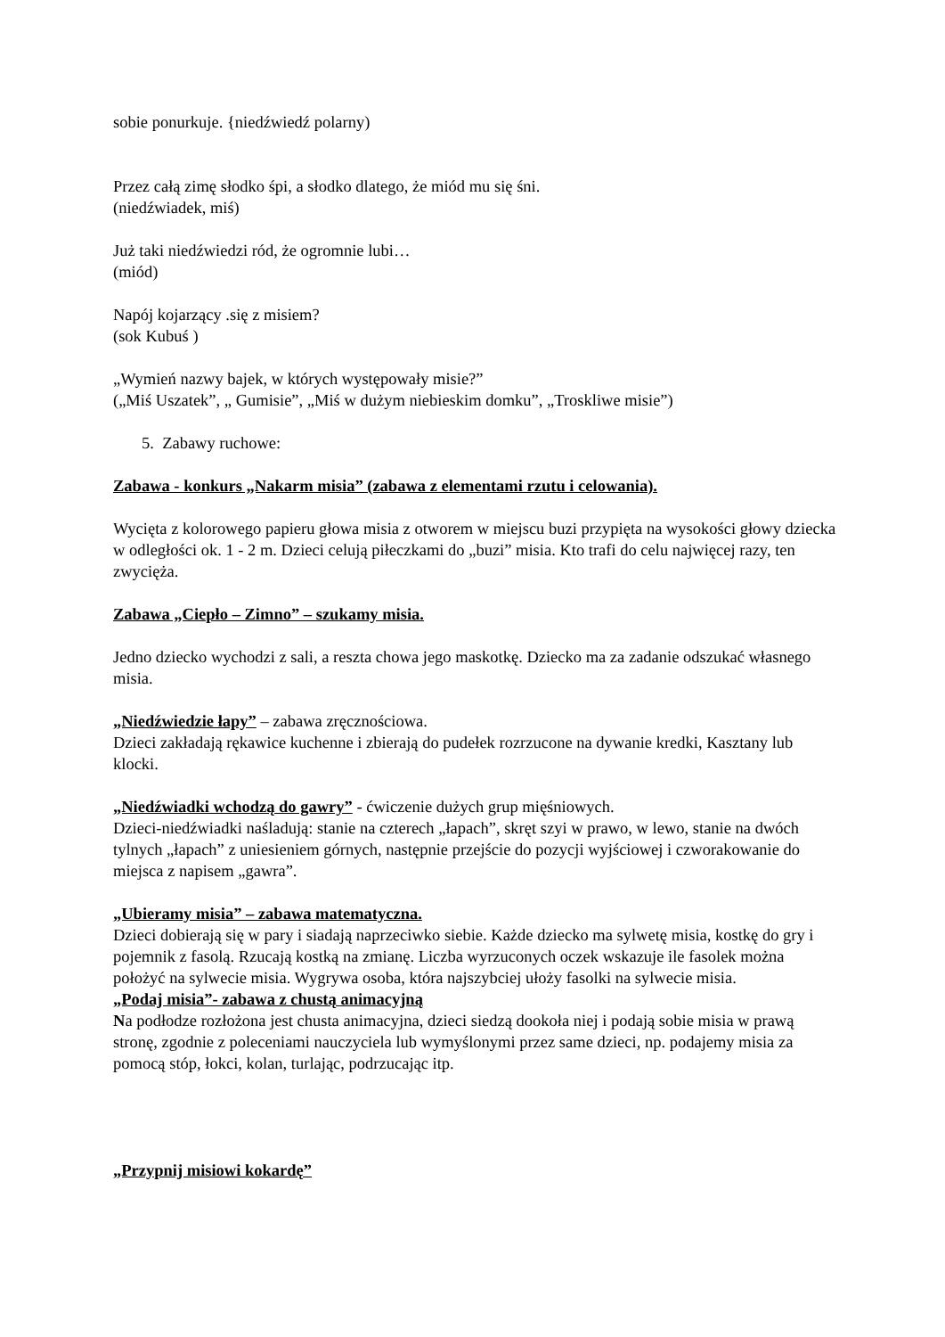sobie ponurkuje. {niedźwiedź polarny)
Przez całą zimę słodko śpi, a słodko dlatego, że miód mu się śni.
(niedźwiadek, miś)
Już taki niedźwiedzi ród, że ogromnie lubi…
(miód)
Napój kojarzący .się z misiem?
(sok Kubuś )
„Wymień nazwy bajek, w których występowały misie?”
(„Miś Uszatek”, „ Gumisie”, „Miś w dużym niebieskim domku”, „Troskliwe misie”)
5. Zabawy ruchowe:
Zabawa - konkurs „Nakarm misia” (zabawa z elementami rzutu i celowania).
Wycięta z kolorowego papieru głowa misia z otworem w miejscu buzi przypięta na wysokości głowy dziecka w odległości ok. 1 - 2 m. Dzieci celują piłeczkami do „buzi” misia. Kto trafi do celu najwięcej razy, ten zwycięża.
Zabawa „Ciepło – Zimno” – szukamy misia.
Jedno dziecko wychodzi z sali, a reszta chowa jego maskotkę. Dziecko ma za zadanie odszukać własnego misia.
„Niedźwiedzie łapy” – zabawa zręcznościowa.
Dzieci zakładają rękawice kuchenne i zbierają do pudełek rozrzucone na dywanie kredki, Kasztany lub klocki.
„Niedźwiadki wchodzą do gawry” - ćwiczenie dużych grup mięśniowych.
Dzieci-niedźwiadki naśladują: stanie na czterech „łapach”, skręt szyi w prawo, w lewo, stanie na dwóch tylnych „łapach” z uniesieniem górnych, następnie przejście do pozycji wyjściowej i czworakowanie do miejsca z napisem „gawra”.
„Ubieramy misia” – zabawa matematyczna.
Dzieci dobierają się w pary i siadają naprzeciwko siebie. Każde dziecko ma sylwetę misia, kostkę do gry i pojemnik z fasolą. Rzucają kostką na zmianę. Liczba wyrzuconych oczek wskazuje ile fasolek można położyć na sylwecie misia. Wygrywa osoba, która najszybciej ułoży fasolki na sylwecie misia.
„Podaj misia”- zabawa z chustą animacyjną
Na podłodze rozłożona jest chusta animacyjna, dzieci siedzą dookoła niej i podają sobie misia w prawą stronę, zgodnie z poleceniami nauczyciela lub wymyślonymi przez same dzieci, np. podajemy misia za pomocą stóp, łokci, kolan, turlając, podrzucając itp.
„Przypnij misiowi kokardę”